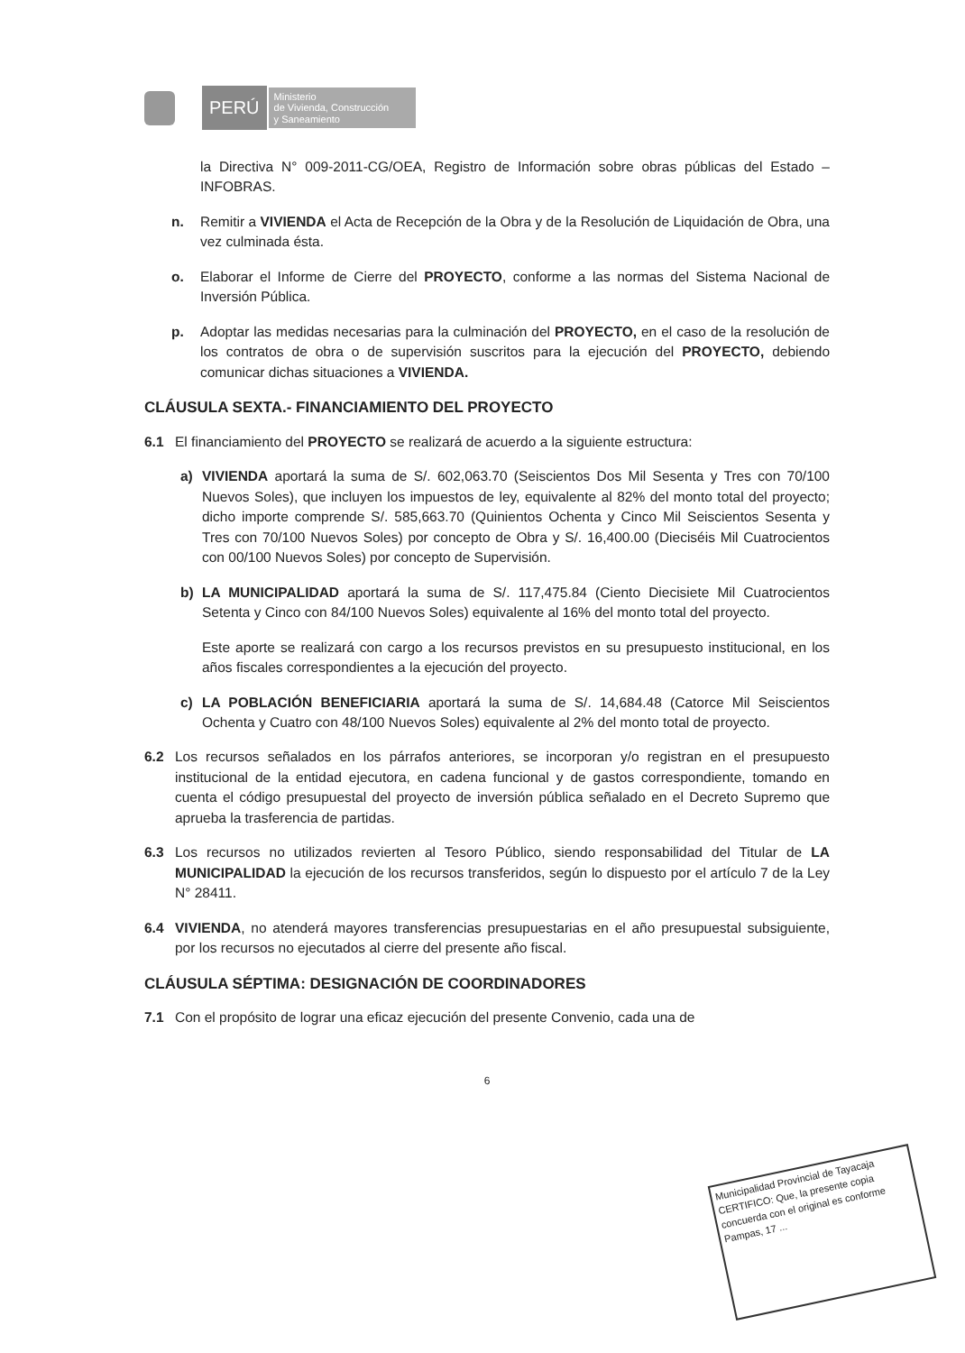PERÚ
Ministerio
de Vivienda, Construcción
y Saneamiento
la Directiva N° 009-2011-CG/OEA, Registro de Información sobre obras públicas del Estado – INFOBRAS.
n. Remitir a VIVIENDA el Acta de Recepción de la Obra y de la Resolución de Liquidación de Obra, una vez culminada ésta.
o. Elaborar el Informe de Cierre del PROYECTO, conforme a las normas del Sistema Nacional de Inversión Pública.
p. Adoptar las medidas necesarias para la culminación del PROYECTO, en el caso de la resolución de los contratos de obra o de supervisión suscritos para la ejecución del PROYECTO, debiendo comunicar dichas situaciones a VIVIENDA.
CLÁUSULA SEXTA.- FINANCIAMIENTO DEL PROYECTO
6.1 El financiamiento del PROYECTO se realizará de acuerdo a la siguiente estructura:
a) VIVIENDA aportará la suma de S/. 602,063.70 (Seiscientos Dos Mil Sesenta y Tres con 70/100 Nuevos Soles), que incluyen los impuestos de ley, equivalente al 82% del monto total del proyecto; dicho importe comprende S/. 585,663.70 (Quinientos Ochenta y Cinco Mil Seiscientos Sesenta y Tres con 70/100 Nuevos Soles) por concepto de Obra y S/. 16,400.00 (Dieciséis Mil Cuatrocientos con 00/100 Nuevos Soles) por concepto de Supervisión.
b) LA MUNICIPALIDAD aportará la suma de S/. 117,475.84 (Ciento Diecisiete Mil Cuatrocientos Setenta y Cinco con 84/100 Nuevos Soles) equivalente al 16% del monto total del proyecto.
Este aporte se realizará con cargo a los recursos previstos en su presupuesto institucional, en los años fiscales correspondientes a la ejecución del proyecto.
c) LA POBLACIÓN BENEFICIARIA aportará la suma de S/. 14,684.48 (Catorce Mil Seiscientos Ochenta y Cuatro con 48/100 Nuevos Soles) equivalente al 2% del monto total de proyecto.
6.2 Los recursos señalados en los párrafos anteriores, se incorporan y/o registran en el presupuesto institucional de la entidad ejecutora, en cadena funcional y de gastos correspondiente, tomando en cuenta el código presupuestal del proyecto de inversión pública señalado en el Decreto Supremo que aprueba la trasferencia de partidas.
6.3 Los recursos no utilizados revierten al Tesoro Público, siendo responsabilidad del Titular de LA MUNICIPALIDAD la ejecución de los recursos transferidos, según lo dispuesto por el artículo 7 de la Ley N° 28411.
6.4 VIVIENDA, no atenderá mayores transferencias presupuestarias en el año presupuestal subsiguiente, por los recursos no ejecutados al cierre del presente año fiscal.
CLÁUSULA SÉPTIMA: DESIGNACIÓN DE COORDINADORES
7.1 Con el propósito de lograr una eficaz ejecución del presente Convenio, cada una de
6
Municipalidad Provincial de Tayacaja
CERTIFICO: Que, la presente copia concuerda con el original es conforme
Pampas, 17 ...